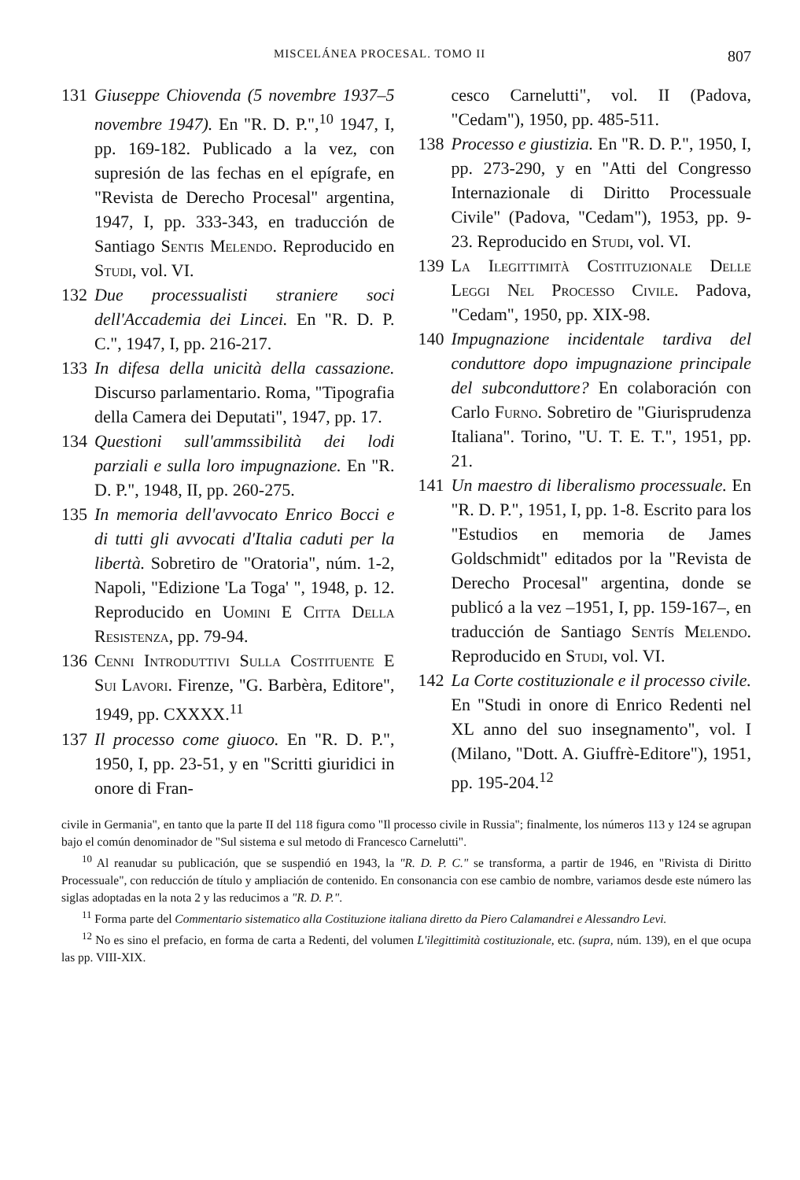MISCELÁNEA PROCESAL. TOMO II 807
131 Giuseppe Chiovenda (5 novembre 1937–5 novembre 1947). En "R. D. P.",<sup>10</sup> 1947, I, pp. 169-182. Publicado a la vez, con supresión de las fechas en el epígrafe, en "Revista de Derecho Procesal" argentina, 1947, I, pp. 333-343, en traducción de Santiago Sentis Melendo. Reproducido en Studi, vol. VI.
132 Due processualisti straniere soci dell'Accademia dei Lincei. En "R. D. P. C.", 1947, I, pp. 216-217.
133 In difesa della unicità della cassazione. Discurso parlamentario. Roma, "Tipografia della Camera dei Deputati", 1947, pp. 17.
134 Questioni sull'ammssibilità dei lodi parziali e sulla loro impugnazione. En "R. D. P.", 1948, II, pp. 260-275.
135 In memoria dell'avvocato Enrico Bocci e di tutti gli avvocati d'Italia caduti per la libertà. Sobretiro de "Oratoria", núm. 1-2, Napoli, "Edizione 'La Toga' ", 1948, p. 12. Reproducido en Uomini E Citta Della Resistenza, pp. 79-94.
136 Cenni Introduttivi Sulla Costituente E Sui Lavori. Firenze, "G. Barbèra, Editore", 1949, pp. CXXXX.<sup>11</sup>
137 Il processo come giuoco. En "R. D. P.", 1950, I, pp. 23-51, y en "Scritti giuridici in onore di Fran-
cesco Carnelutti", vol. II (Padova, "Cedam"), 1950, pp. 485-511.
138 Processo e giustizia. En "R. D. P.", 1950, I, pp. 273-290, y en "Atti del Congresso Internazionale di Diritto Processuale Civile" (Padova, "Cedam"), 1953, pp. 9-23. Reproducido en Studi, vol. VI.
139 La Ilegittimità Costituzionale Delle Leggi Nel Processo Civile. Padova, "Cedam", 1950, pp. XIX-98.
140 Impugnazione incidentale tardiva del conduttore dopo impugnazione principale del subconduttore? En colaboración con Carlo Furno. Sobretiro de "Giurisprudenza Italiana". Torino, "U. T. E. T.", 1951, pp. 21.
141 Un maestro di liberalismo processuale. En "R. D. P.", 1951, I, pp. 1-8. Escrito para los "Estudios en memoria de James Goldschmidt" editados por la "Revista de Derecho Procesal" argentina, donde se publicó a la vez –1951, I, pp. 159-167–, en traducción de Santiago Sentís Melendo. Reproducido en Studi, vol. VI.
142 La Corte costituzionale e il processo civile. En "Studi in onore di Enrico Redenti nel XL anno del suo insegnamento", vol. I (Milano, "Dott. A. Giuffrè-Editore"), 1951, pp. 195-204.<sup>12</sup>
civile in Germania", en tanto que la parte II del 118 figura como "Il processo civile in Russia"; finalmente, los números 113 y 124 se agrupan bajo el común denominador de "Sul sistema e sul metodo di Francesco Carnelutti".
<sup>10</sup> Al reanudar su publicación, que se suspendió en 1943, la "R. D. P. C." se transforma, a partir de 1946, en "Rivista di Diritto Processuale", con reducción de título y ampliación de contenido. En consonancia con ese cambio de nombre, variamos desde este número las siglas adoptadas en la nota 2 y las reducimos a "R. D. P.".
<sup>11</sup> Forma parte del Commentario sistematico alla Costituzione italiana diretto da Piero Calamandrei e Alessandro Levi.
<sup>12</sup> No es sino el prefacio, en forma de carta a Redenti, del volumen L'ilegittimità costituzionale, etc. (supra, núm. 139), en el que ocupa las pp. VIII-XIX.